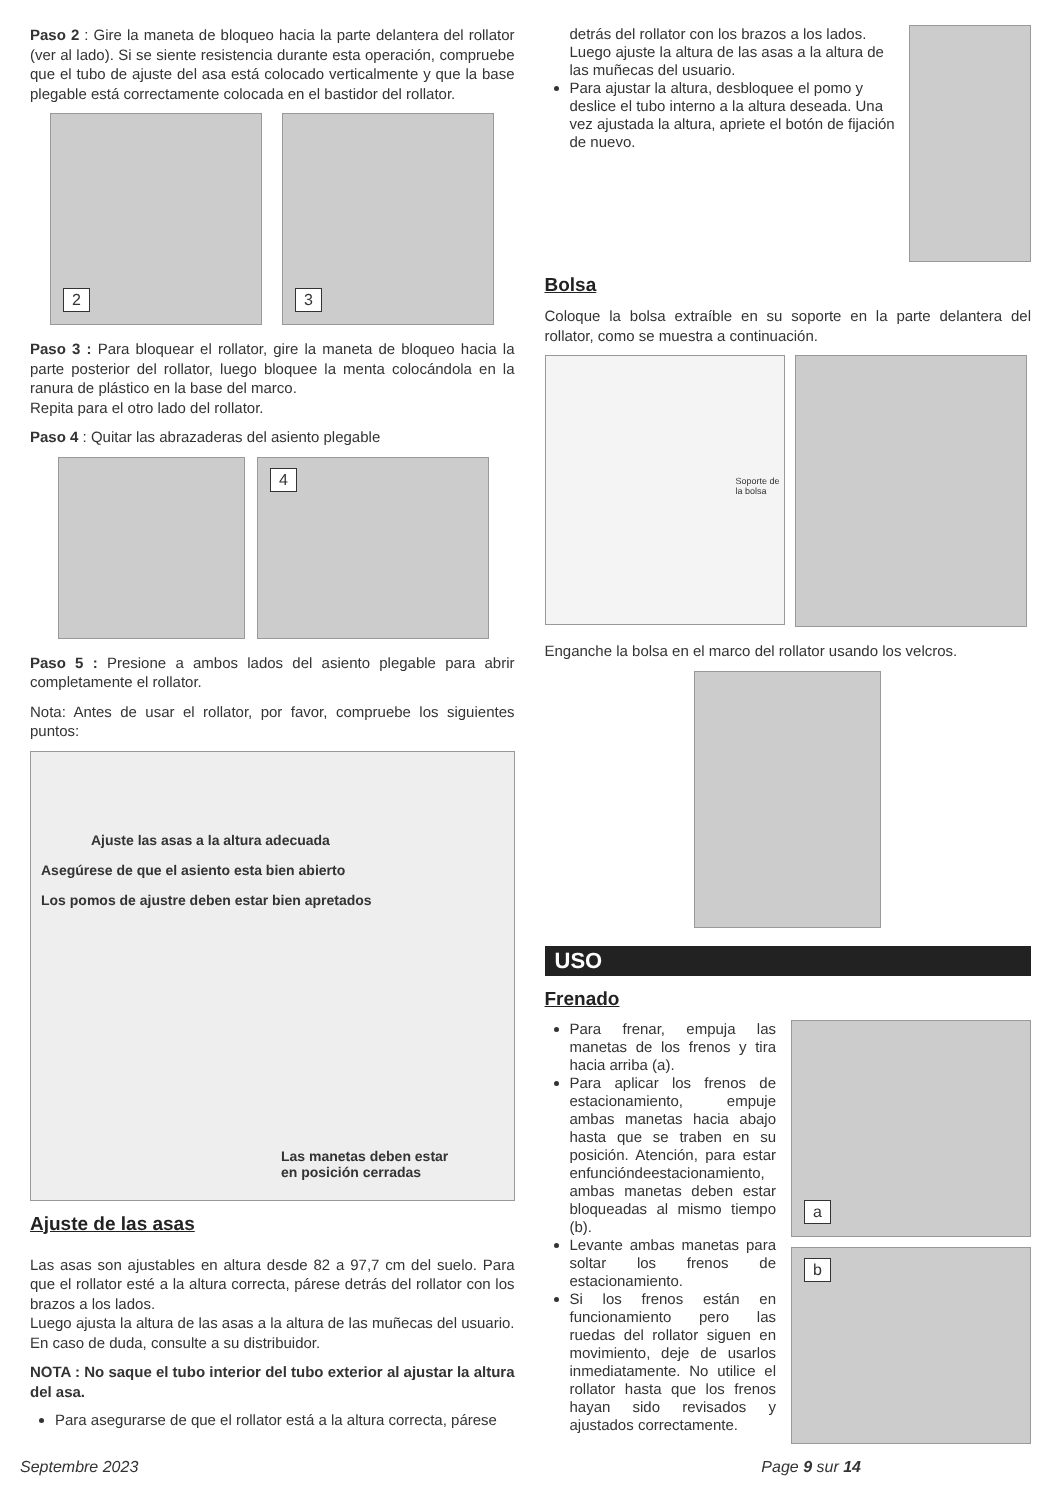Paso 2 : Gire la maneta de bloqueo hacia la parte delantera del rollator (ver al lado). Si se siente resistencia durante esta operación, compruebe que el tubo de ajuste del asa está colocado verticalmente y que la base plegable está correctamente colocada en el bastidor del rollator.
2
3
Paso 3 : Para bloquear el rollator, gire la maneta de bloqueo hacia la parte posterior del rollator, luego bloquee la menta colocándola en la ranura de plástico en la base del marco.
Repita para el otro lado del rollator.
Paso 4 : Quitar las abrazaderas del asiento plegable
4
Paso 5 : Presione a ambos lados del asiento plegable para abrir completamente el rollator.
Nota: Antes de usar el rollator, por favor, compruebe los siguientes puntos:
Ajuste las asas a la altura adecuada
Asegúrese de que el asiento esta bien abierto
Los pomos de ajustre deben estar bien apretados
Las manetas deben estar
en posición cerradas
Ajuste de las asas
Las asas son ajustables en altura desde 82 a 97,7 cm del suelo. Para que el rollator esté a la altura correcta, párese detrás del rollator con los brazos a los lados.
Luego ajusta la altura de las asas a la altura de las muñecas del usuario. En caso de duda, consulte a su distribuidor.
NOTA : No saque el tubo interior del tubo exterior al ajustar la altura del asa.
Para asegurarse de que el rollator está a la altura correcta, párese
detrás del rollator con los brazos a los lados. Luego ajuste la altura de las asas a la altura de las muñecas del usuario.
Para ajustar la altura, desbloquee el pomo y deslice el tubo interno a la altura deseada. Una vez ajustada la altura, apriete el botón de fijación de nuevo.
Bolsa
Coloque la bolsa extraíble en su soporte en la parte delantera del rollator, como se muestra a continuación.
Soporte de la bolsa
Enganche la bolsa en el marco del rollator usando los velcros.
USO
Frenado
Para frenar, empuja las manetas de los frenos y tira hacia arriba (a).
Para aplicar los frenos de estacionamiento, empuje ambas manetas hacia abajo hasta que se traben en su posición. Atención, para estar enfuncióndeestacionamiento, ambas manetas deben estar bloqueadas al mismo tiempo (b).
Levante ambas manetas para soltar los frenos de estacionamiento.
Si los frenos están en funcionamiento pero las ruedas del rollator siguen en movimiento, deje de usarlos inmediatamente. No utilice el rollator hasta que los frenos hayan sido revisados y ajustados correctamente.
a
b
Septembre 2023 Page 9 sur 14